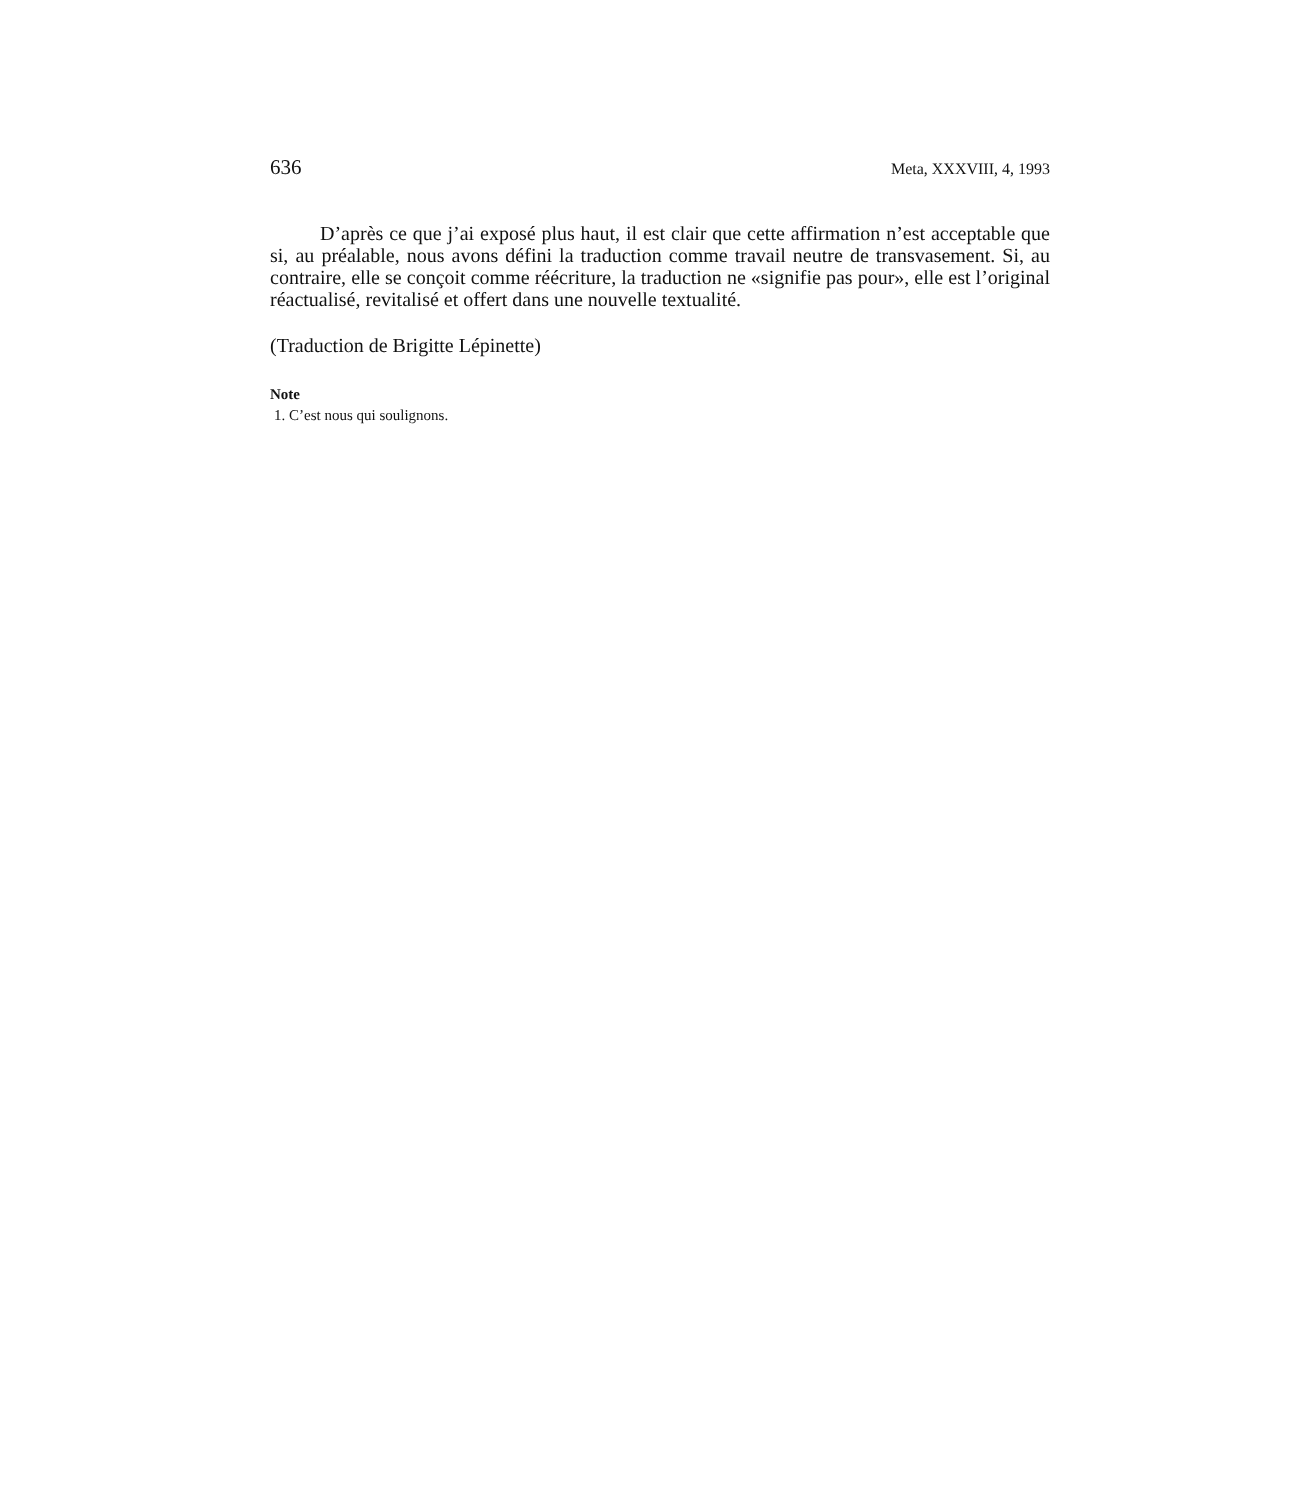636 Meta, XXXVIII, 4, 1993
D’après ce que j’ai exposé plus haut, il est clair que cette affirmation n’est acceptable que si, au préalable, nous avons défini la traduction comme travail neutre de transvasement. Si, au contraire, elle se conçoit comme réécriture, la traduction ne «signifie pas pour», elle est l’original réactualisé, revitalisé et offert dans une nouvelle textualité.
(Traduction de Brigitte Lépinette)
Note
1. C’est nous qui soulignons.